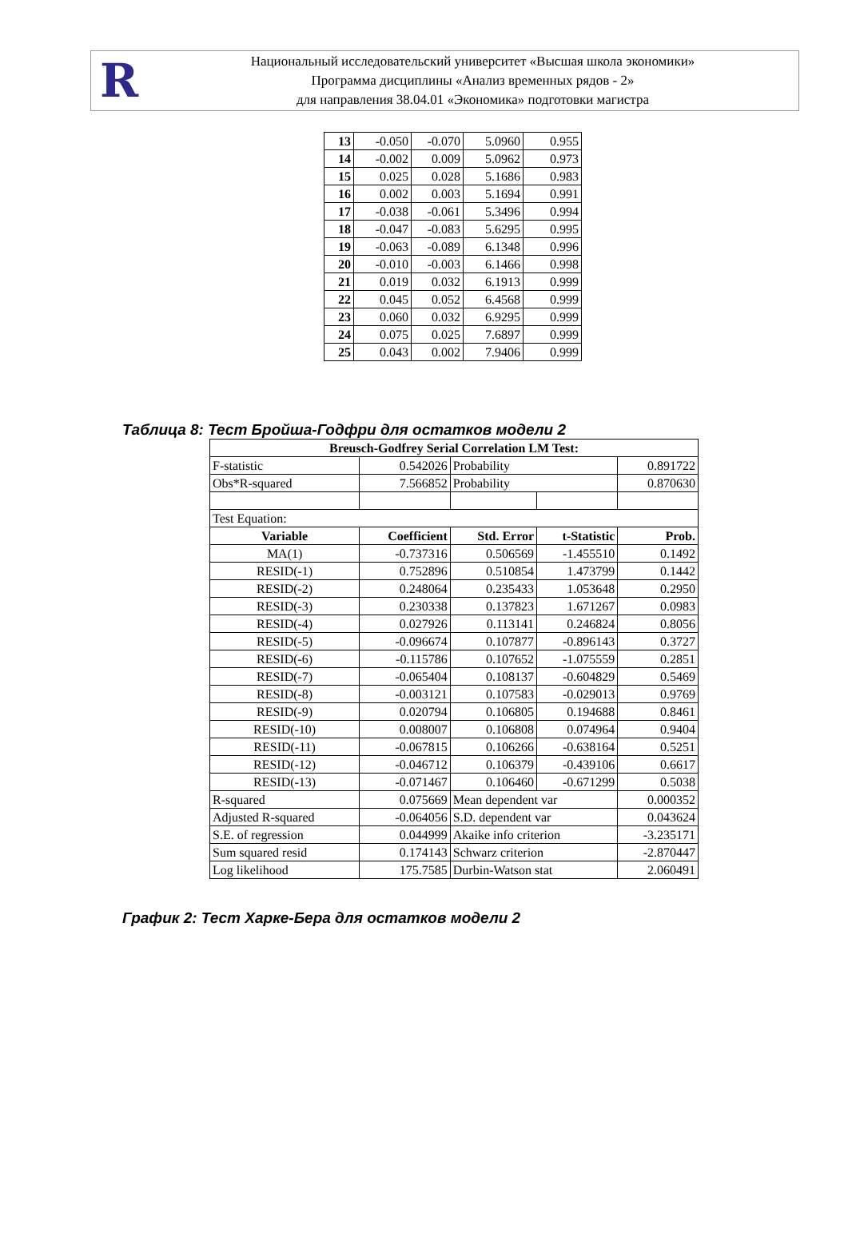R
Национальный исследовательский университет «Высшая школа экономики»
Программа дисциплины «Анализ временных рядов - 2»
для направления 38.04.01 «Экономика» подготовки магистра
| 13 | -0.050 | -0.070 | 5.0960 | 0.955 |
| 14 | -0.002 | 0.009 | 5.0962 | 0.973 |
| 15 | 0.025 | 0.028 | 5.1686 | 0.983 |
| 16 | 0.002 | 0.003 | 5.1694 | 0.991 |
| 17 | -0.038 | -0.061 | 5.3496 | 0.994 |
| 18 | -0.047 | -0.083 | 5.6295 | 0.995 |
| 19 | -0.063 | -0.089 | 6.1348 | 0.996 |
| 20 | -0.010 | -0.003 | 6.1466 | 0.998 |
| 21 | 0.019 | 0.032 | 6.1913 | 0.999 |
| 22 | 0.045 | 0.052 | 6.4568 | 0.999 |
| 23 | 0.060 | 0.032 | 6.9295 | 0.999 |
| 24 | 0.075 | 0.025 | 7.6897 | 0.999 |
| 25 | 0.043 | 0.002 | 7.9406 | 0.999 |
Таблица 8: Тест Бройша-Годфри для остатков модели 2
| Breusch-Godfrey Serial Correlation LM Test: | | | | |
| --- | --- | --- | --- | --- |
| F-statistic | 0.542026 | Probability | | 0.891722 |
| Obs*R-squared | 7.566852 | Probability | | 0.870630 |
| Test Equation: | | | | |
| Variable | Coefficient | Std. Error | t-Statistic | Prob. |
| MA(1) | -0.737316 | 0.506569 | -1.455510 | 0.1492 |
| RESID(-1) | 0.752896 | 0.510854 | 1.473799 | 0.1442 |
| RESID(-2) | 0.248064 | 0.235433 | 1.053648 | 0.2950 |
| RESID(-3) | 0.230338 | 0.137823 | 1.671267 | 0.0983 |
| RESID(-4) | 0.027926 | 0.113141 | 0.246824 | 0.8056 |
| RESID(-5) | -0.096674 | 0.107877 | -0.896143 | 0.3727 |
| RESID(-6) | -0.115786 | 0.107652 | -1.075559 | 0.2851 |
| RESID(-7) | -0.065404 | 0.108137 | -0.604829 | 0.5469 |
| RESID(-8) | -0.003121 | 0.107583 | -0.029013 | 0.9769 |
| RESID(-9) | 0.020794 | 0.106805 | 0.194688 | 0.8461 |
| RESID(-10) | 0.008007 | 0.106808 | 0.074964 | 0.9404 |
| RESID(-11) | -0.067815 | 0.106266 | -0.638164 | 0.5251 |
| RESID(-12) | -0.046712 | 0.106379 | -0.439106 | 0.6617 |
| RESID(-13) | -0.071467 | 0.106460 | -0.671299 | 0.5038 |
| R-squared | 0.075669 | Mean dependent var | | 0.000352 |
| Adjusted R-squared | -0.064056 | S.D. dependent var | | 0.043624 |
| S.E. of regression | 0.044999 | Akaike info criterion | | -3.235171 |
| Sum squared resid | 0.174143 | Schwarz criterion | | -2.870447 |
| Log likelihood | 175.7585 | Durbin-Watson stat | | 2.060491 |
График 2: Тест Харке-Бера для остатков модели 2